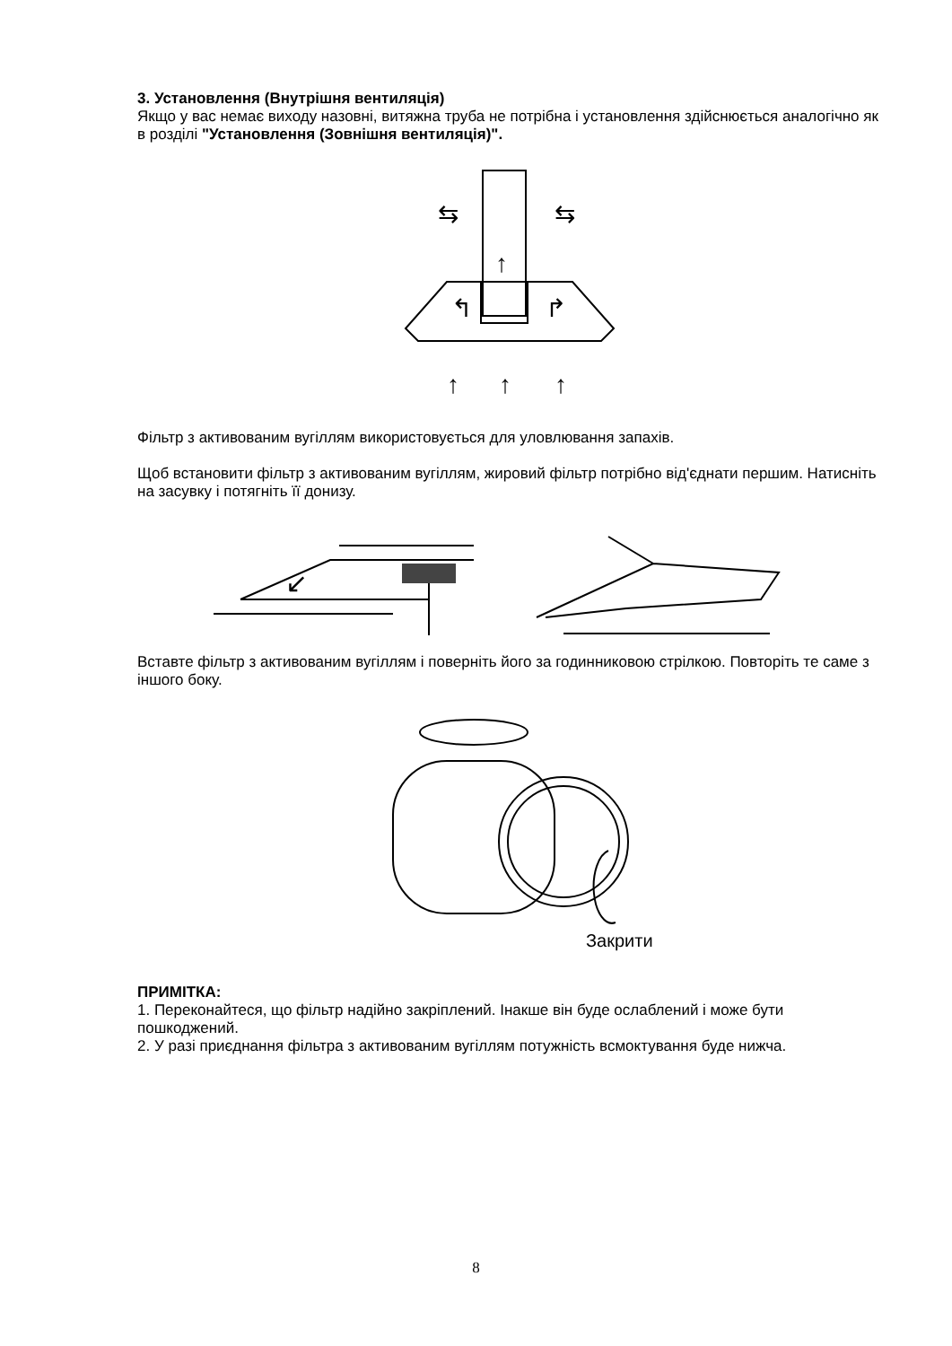3. Установлення (Внутрішня вентиляція)
Якщо у вас немає виходу назовні, витяжна труба не потрібна і установлення здійснюється аналогічно як в розділі "Установлення (Зовнішня вентиляція)".
↑
⇆
⇆
↰
↱
↑
↑
↑
Фільтр з активованим вугіллям використовується для уловлювання запахів.
Щоб встановити фільтр з активованим вугіллям, жировий фільтр потрібно від'єднати першим. Натисніть на засувку і потягніть її донизу.
↙
Вставте фільтр з активованим вугіллям і поверніть його за годинниковою стрілкою. Повторіть те саме з іншого боку.
Закрити
ПРИМІТКА:
1. Переконайтеся, що фільтр надійно закріплений. Інакше він буде ослаблений і може бути пошкоджений.
2. У разі приєднання фільтра з активованим вугіллям потужність всмоктування буде нижча.
8